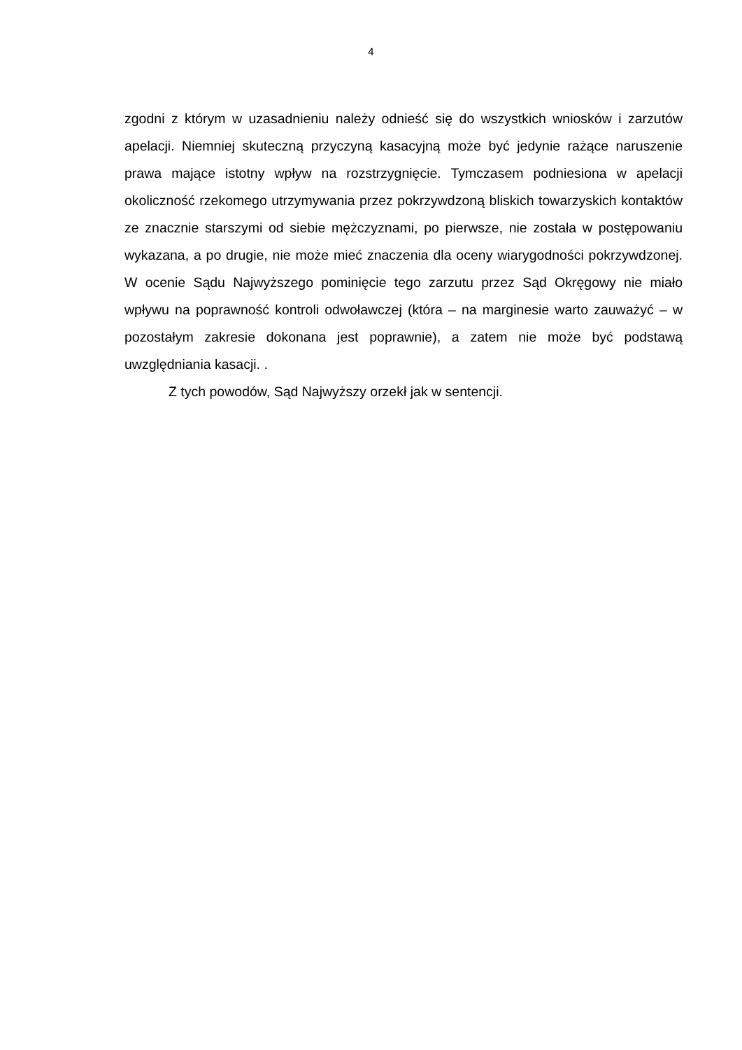4
zgodni z którym w uzasadnieniu należy odnieść się do wszystkich wniosków i zarzutów apelacji. Niemniej skuteczną przyczyną kasacyjną może być jedynie rażące naruszenie prawa mające istotny wpływ na rozstrzygnięcie. Tymczasem podniesiona w apelacji okoliczność rzekomego utrzymywania przez pokrzywdzoną bliskich towarzyskich kontaktów ze znacznie starszymi od siebie mężczyznami, po pierwsze, nie została w postępowaniu wykazana, a po drugie, nie może mieć znaczenia dla oceny wiarygodności pokrzywdzonej. W ocenie Sądu Najwyższego pominięcie tego zarzutu przez Sąd Okręgowy nie miało wpływu na poprawność kontroli odwoławczej (która – na marginesie warto zauważyć – w pozostałym zakresie dokonana jest poprawnie), a zatem nie może być podstawą uwzględniania kasacji. .
Z tych powodów, Sąd Najwyższy orzekł jak w sentencji.